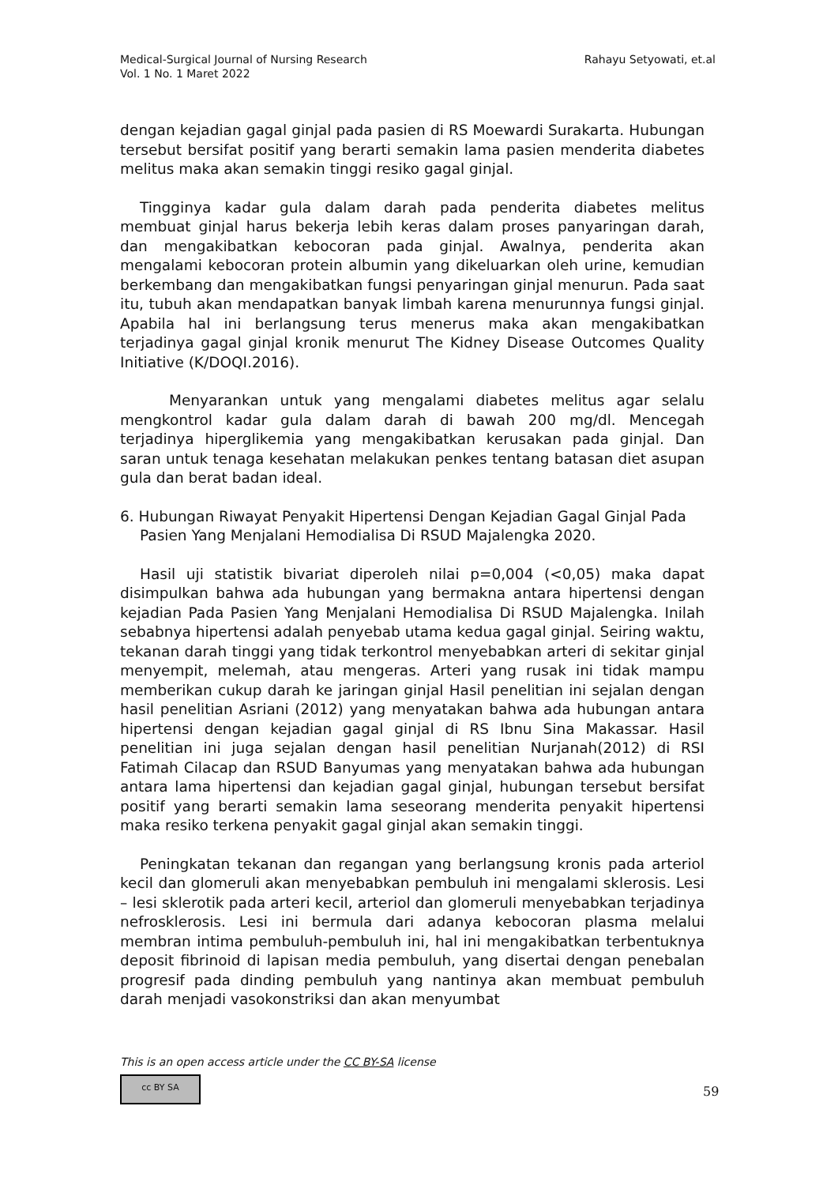Medical-Surgical Journal of Nursing Research
Vol. 1 No. 1 Maret 2022
Rahayu Setyowati, et.al
dengan kejadian gagal ginjal pada pasien di RS Moewardi Surakarta. Hubungan tersebut bersifat positif yang berarti semakin lama pasien menderita diabetes melitus maka akan semakin tinggi resiko gagal ginjal.
Tingginya kadar gula dalam darah pada penderita diabetes melitus membuat ginjal harus bekerja lebih keras dalam proses panyaringan darah, dan mengakibatkan kebocoran pada ginjal. Awalnya, penderita akan mengalami kebocoran protein albumin yang dikeluarkan oleh urine, kemudian berkembang dan mengakibatkan fungsi penyaringan ginjal menurun. Pada saat itu, tubuh akan mendapatkan banyak limbah karena menurunnya fungsi ginjal. Apabila hal ini berlangsung terus menerus maka akan mengakibatkan terjadinya gagal ginjal kronik menurut The Kidney Disease Outcomes Quality Initiative (K/DOQI.2016).
Menyarankan untuk yang mengalami diabetes melitus agar selalu mengkontrol kadar gula dalam darah di bawah 200 mg/dl. Mencegah terjadinya hiperglikemia yang mengakibatkan kerusakan pada ginjal. Dan saran untuk tenaga kesehatan melakukan penkes tentang batasan diet asupan gula dan berat badan ideal.
6. Hubungan Riwayat Penyakit Hipertensi Dengan Kejadian Gagal Ginjal Pada Pasien Yang Menjalani Hemodialisa Di RSUD Majalengka 2020.
Hasil uji statistik bivariat diperoleh nilai p=0,004 (<0,05) maka dapat disimpulkan bahwa ada hubungan yang bermakna antara hipertensi dengan kejadian Pada Pasien Yang Menjalani Hemodialisa Di RSUD Majalengka. Inilah sebabnya hipertensi adalah penyebab utama kedua gagal ginjal. Seiring waktu, tekanan darah tinggi yang tidak terkontrol menyebabkan arteri di sekitar ginjal menyempit, melemah, atau mengeras. Arteri yang rusak ini tidak mampu memberikan cukup darah ke jaringan ginjal Hasil penelitian ini sejalan dengan hasil penelitian Asriani (2012) yang menyatakan bahwa ada hubungan antara hipertensi dengan kejadian gagal ginjal di RS Ibnu Sina Makassar. Hasil penelitian ini juga sejalan dengan hasil penelitian Nurjanah(2012) di RSI Fatimah Cilacap dan RSUD Banyumas yang menyatakan bahwa ada hubungan antara lama hipertensi dan kejadian gagal ginjal, hubungan tersebut bersifat positif yang berarti semakin lama seseorang menderita penyakit hipertensi maka resiko terkena penyakit gagal ginjal akan semakin tinggi.
Peningkatan tekanan dan regangan yang berlangsung kronis pada arteriol kecil dan glomeruli akan menyebabkan pembuluh ini mengalami sklerosis. Lesi – lesi sklerotik pada arteri kecil, arteriol dan glomeruli menyebabkan terjadinya nefrosklerosis. Lesi ini bermula dari adanya kebocoran plasma melalui membran intima pembuluh-pembuluh ini, hal ini mengakibatkan terbentuknya deposit fibrinoid di lapisan media pembuluh, yang disertai dengan penebalan progresif pada dinding pembuluh yang nantinya akan membuat pembuluh darah menjadi vasokonstriksi dan akan menyumbat
This is an open access article under the CC BY-SA license
cc BY SA
59